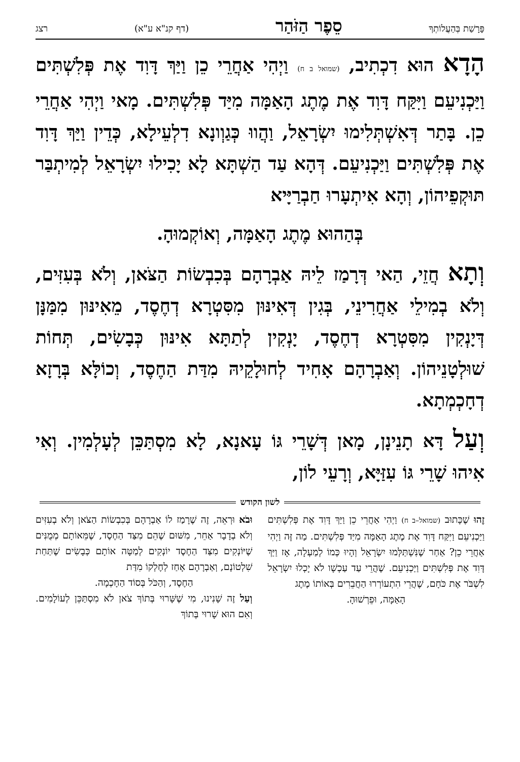פָּרָשַׁת בְּהַעֲלוֹתְךָ סֵפֶר הַזֹּהַר (דף קנ"א ע"א) רצג
הָדָא הוּא דִכְתִיב, (שמואל ב ח) וַיְהִי אַחֲרֵי כֵן וַיַּךְ דָּוִד אֶת פְּלִשְׁתִּים וַיַּכְנִיעֵם וַיִּקַּח דָּוִד אֶת מֶתֶג הָאַמָּה מִיַּד פְּלִשְׁתִּים. מָאי וַיְהִי אַחֲרֵי כֵן. בָּתַר דְּאִשְׁתְּלִימוּ יִשְׂרָאֵל, וַהֲווּ כְּגַוְונָא דִלְעֵילָא, כְּדֵין וַיַּךְ דָּוִד אֶת פְּלִשְׁתִּים וַיַּכְנִיעֵם. דְּהָא עַד הַשְׁתָּא לָא יָכִילוּ יִשְׂרָאֵל לְמִיתְבַּר תּוּקְפֵיהוֹן, וְהָא אִיתְעָרוּ חַבְרַיָּיא
בְּהַהוּא מֶתֶג הָאַמָּה, וְאוֹקְמוּהָ.
וְתָא חֲזֵי, הַאי דְּרָמַז לֵיהּ אַבְרָהָם בְּכִבְשׂוֹת הַצֹּאן, וְלֹא בְּעִזִּים, וְלֹא בְמִילֵי אַחֲרִינֵי, בְּגִין דְּאִינּוּן מִסִּטְרָא דְחֶסֶד, מֵאִינּוּן מִמַּנָּן דְּיָנְקִין מִסִּטְרָא דְחֶסֶד, יָנְקִין לְתַתָּא אִינּוּן כְּבָשִׂים, תְּחוֹת שׁוּלְטָנֵיהוֹן. וְאַבְרָהָם אָחִיד לְחוּלָקֵיהּ מִדַּת הַחֶסֶד, וְכוֹלָּא בְּרָזָא דְחָכְמְתָא.
וְעַל דָּא תָנֵינָן, מָאן דְּשָׁרֵי גּוֹ עָאנָא, לָא מִסְתַּכֵּן לְעָלְמִין. וְאִי אִיהוּ שָׁרֵי גּוֹ עִזַּיָּא, וְרָעֵי לוֹן,
לשון הקודש
זֶהוּ שֶׁכָּתוּב (שמואל–ב ח) וַיְהִי אַחֲרֵי כֵן וַיַּךְ דָּוִד אֶת פְּלִשְׁתִּים וַיַּכְנִיעֵם וַיִּקַּח דָּוִד אֶת מֶתֶג הָאַמָּה מִיַּד פְּלִשְׁתִּים. מַה זֶּה וַיְהִי אַחֲרֵי כֵן? אַחַר שֶׁנִּשְׁתַּלְּמוּ יִשְׂרָאֵל וְהָיוּ כְּמוֹ לְמַעְלָה, אָז וַיַּךְ דָּוִד אֶת פְּלִשְׁתִּים וַיַּכְנִיעֵם. שֶׁהֲרֵי עַד עַכְשָׁו לֹא יָכְלוּ יִשְׂרָאֵל לִשְׁבֹּר אֶת כֹּחָם, שֶׁהֲרֵי הִתְעוֹרְרוּ הַחֲבֵרִים בְּאוֹתוֹ מֶתֶג
הָאַמָּה, וּפֵרְשׁוּהָ.
וּבֹא וּרְאֵה, זֶה שֶׁרָמַז לוֹ אַבְרָהָם בְּכִבְשׂוֹת הַצֹּאן וְלֹא בְעִזִּים וְלֹא בְדָבָר אַחֵר, מִשּׁוּם שֶׁהֵם מִצַּד הַחֶסֶד, שֶׁמֵּאוֹתָם מְמֻנִּים שֶׁיּוֹנְקִים מִצַּד הַחֶסֶד יוֹנְקִים לְמַטָּה אוֹתָם כְּבָשִׂים שֶׁתַּחַת שִׁלְטוֹנָם, וְאַבְרָהָם אָחַז לְחֶלְקוֹ מִדַּת
הַחֶסֶד, וְהַכֹּל בְּסוֹד הַחָכְמָה.
וְעַל זֶה שָׁנִינוּ, מִי שֶׁשָּׁרוּי בְּתוֹךְ צֹאן לֹא מִסְתַּכֵּן לְעוֹלָמִים. וְאִם הוּא שָׁרוּי בְּתוֹךְ